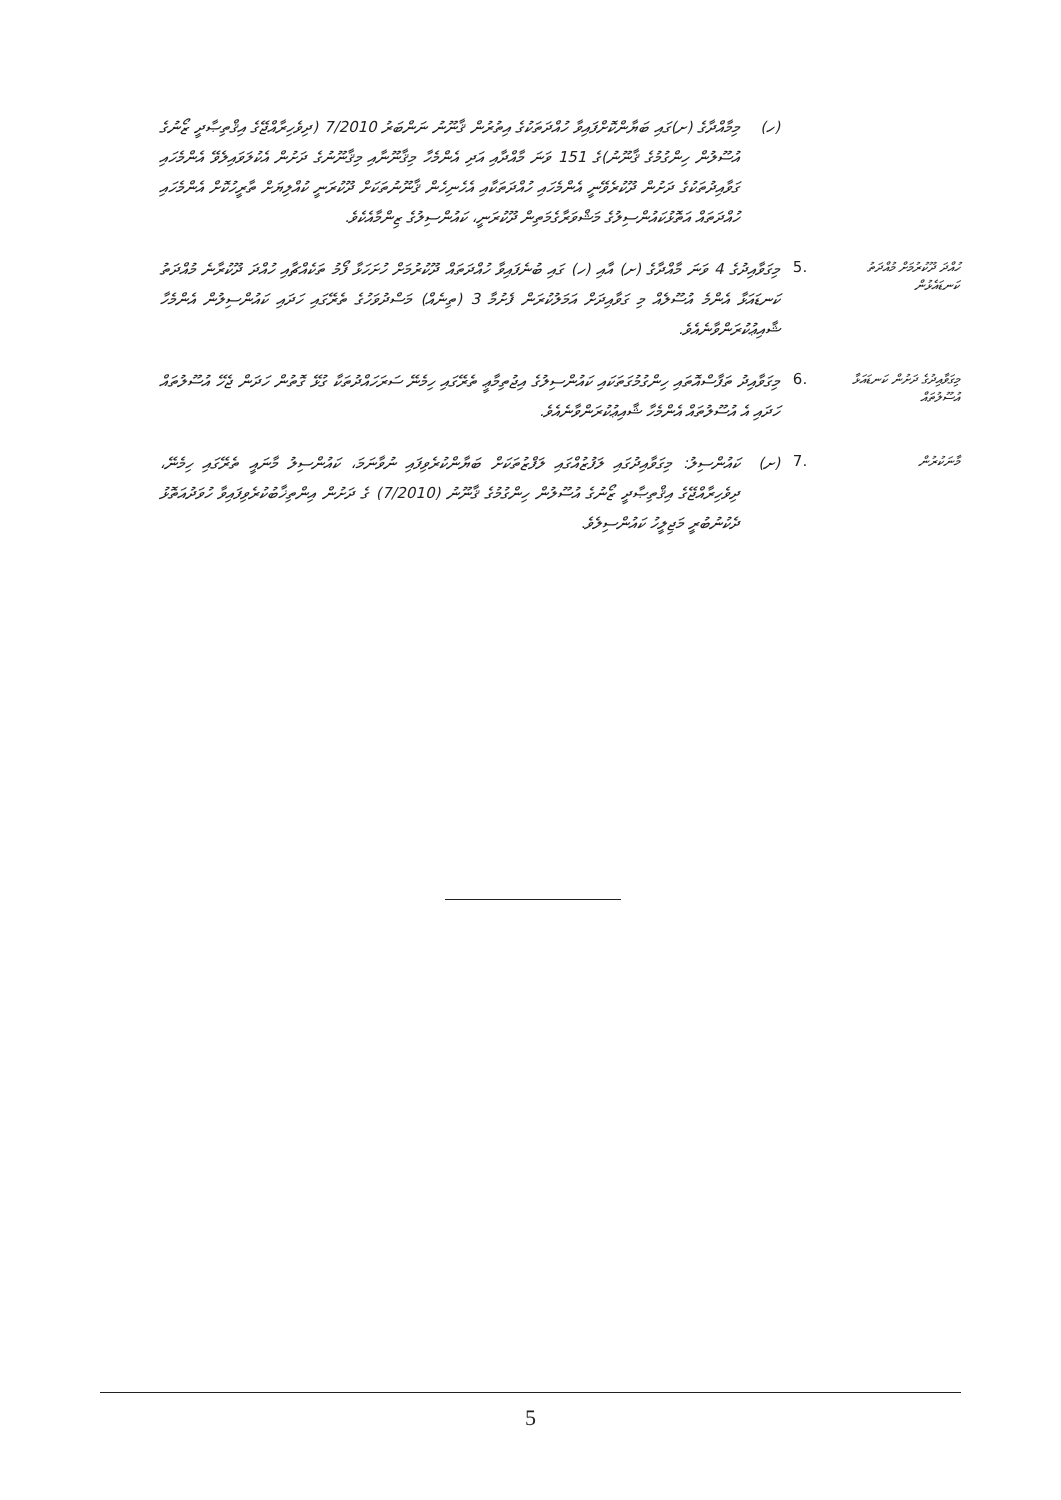(ހ) މިމާއްދާގެ (ށ)ގައި ބަޔާންކޮށްފައިވާ ހުއްދަތަކުގެ އިތުރުން ޤާނޫނު ނަންބަރު 7/2010 (ދިވެހިރާއްޖޭގެ އިޤްތިޞާދީ ޒޯނުގެ އުސޫލުން ހިންގުމުގެ ޤާނޫނު)ގެ 151 ވަނަ މާއްދާއި އަދި އެންމެހާ މިޤާނޫނާއި މިޤާނޫނުގެ ދަށުން އެކުލަވައިލެވޭ އެންމެހައި ގަވާއިދުތަކުގެ ދަށުން ދޫކުރެވޭނީ އެންމެހައި ހުއްދަތަކާއި އެހެނިހެން ޤާނޫނުތަކަށް ދޫކުރަނީ ކުއްލިޔަށް ތާރީހުކޮށް އެންމެހައި ހުއްދަތައް އަތޮޅުކައުންސިލުގެ މަޝްވަރާގެމަތިން ދޫކުރަނީ، ކައުންސިލުގެ ޒިންމާއެކެވެ.
ހުއްދަ ދޫކުރުމަށް މުއްދަތު ކަނޑައެޅުން
.5
މިގަވާއިދުގެ 4 ވަނަ މާއްދާގެ (ށ) އާއި (ހ) ގައި ބުނެފައިވާ ހުއްދަތައް ދޫކުރުމަށް ހުށަހަޅާ ފޯމު ތަކެއްޗާއި ހުއްދަ ދޫކުރާނެ މުއްދަތު ކަނޑައަޅާ އެންމެ އުސޫލެއް މި ގަވާއިދަށް އަމަލުކުރަން ފެށުމާ 3 (ތިނެއް) މަސްދުވަހުގެ ތެރޭގައި ހަދައި ކައުންސިލުން އެންމެހާ ޝާއިޢުކުރަންވާނެއެވެ.
މިގަވާއިދުގެ ދަށުން ކަނޑައަޅާ އުސޫލުތައް
.6
މިގަވާއިދު ތަފާސްއޮތައި ހިންގުމުގަތަކައި ކައުންސިލުގެ އިޖުތިމާޢީ ތެރޭގައި ހިމެނޭ ސަރަހައްދުތަކާ ގުޅޭ ގޮތުން ހަދަން ޖެހޭ އުސޫލުތައް ހަދައި އެ އުސޫލުތައް އެންމެހާ ޝާއިޢުކުރަންވާނެއެވެ.
މާނަކުރުން
.7
(ށ) ކައުންސިލު: މިގަވާއިދުގައި ލަފުޒުއްގައި ލަފްޒުތަކަށް ބަޔާންކުރެވިފައި ނުވާނަމަ، ކައުންސިލު މާނައީ ތެރޭގައި ހިމެނޭ، ދިވެހިރާއްޖޭގެ އިޤްތިޞާދީ ޒޯނުގެ އުސޫލުން ހިންގުމުގެ ޤާނޫނު (7/2010) ގެ ދަށުން އިންތިޚާބުކުރެވިފައިވާ ހުވަދުއަތޮޅު ދެކުނުބުރީ މަޖިލީހު ކައުންސިލެވެ.
5